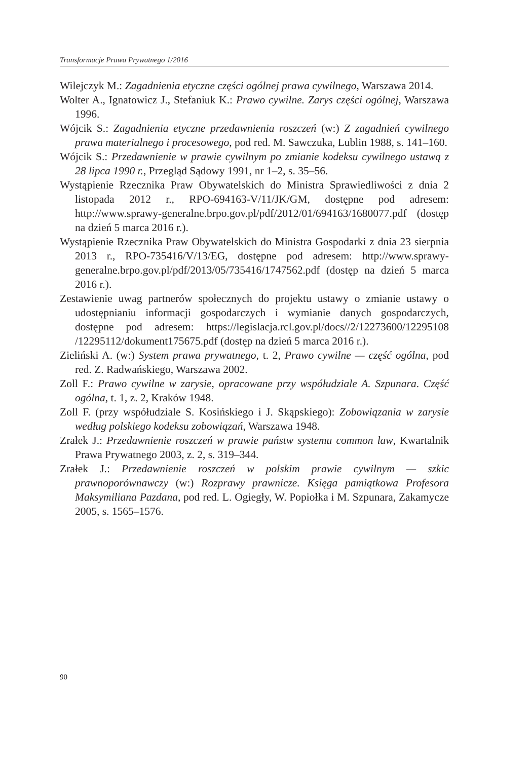Transformacje Prawa Prywatnego 1/2016
Wilejczyk M.: Zagadnienia etyczne części ogólnej prawa cywilnego, Warszawa 2014.
Wolter A., Ignatowicz J., Stefaniuk K.: Prawo cywilne. Zarys części ogólnej, Warszawa 1996.
Wójcik S.: Zagadnienia etyczne przedawnienia roszczeń (w:) Z zagadnień cywilnego prawa materialnego i procesowego, pod red. M. Sawczuka, Lublin 1988, s. 141–160.
Wójcik S.: Przedawnienie w prawie cywilnym po zmianie kodeksu cywilnego ustawą z 28 lipca 1990 r., Przegląd Sądowy 1991, nr 1–2, s. 35–56.
Wystąpienie Rzecznika Praw Obywatelskich do Ministra Sprawiedliwości z dnia 2 listopada 2012 r., RPO-694163-V/11/JK/GM, dostępne pod adresem: http://www.sprawy-generalne.brpo.gov.pl/pdf/2012/01/694163/1680077.pdf (dostęp na dzień 5 marca 2016 r.).
Wystąpienie Rzecznika Praw Obywatelskich do Ministra Gospodarki z dnia 23 sierpnia 2013 r., RPO-735416/V/13/EG, dostępne pod adresem: http://www.sprawy-generalne.brpo.gov.pl/pdf/2013/05/735416/1747562.pdf (dostęp na dzień 5 marca 2016 r.).
Zestawienie uwag partnerów społecznych do projektu ustawy o zmianie ustawy o udostępnianiu informacji gospodarczych i wymianie danych gospodarczych, dostępne pod adresem: https://legislacja.rcl.gov.pl/docs//2/12273600/12295108 /12295112/dokument175675.pdf (dostęp na dzień 5 marca 2016 r.).
Zieliński A. (w:) System prawa prywatnego, t. 2, Prawo cywilne — część ogólna, pod red. Z. Radwańskiego, Warszawa 2002.
Zoll F.: Prawo cywilne w zarysie, opracowane przy współudziale A. Szpunara. Część ogólna, t. 1, z. 2, Kraków 1948.
Zoll F. (przy współudziale S. Kosińskiego i J. Skąpskiego): Zobowiązania w zarysie według polskiego kodeksu zobowiązań, Warszawa 1948.
Zrałek J.: Przedawnienie roszczeń w prawie państw systemu common law, Kwartalnik Prawa Prywatnego 2003, z. 2, s. 319–344.
Zrałek J.: Przedawnienie roszczeń w polskim prawie cywilnym — szkic prawnoporównawczy (w:) Rozprawy prawnicze. Księga pamiątkowa Profesora Maksymiliana Pazdana, pod red. L. Ogiegły, W. Popiołka i M. Szpunara, Zakamycze 2005, s. 1565–1576.
90